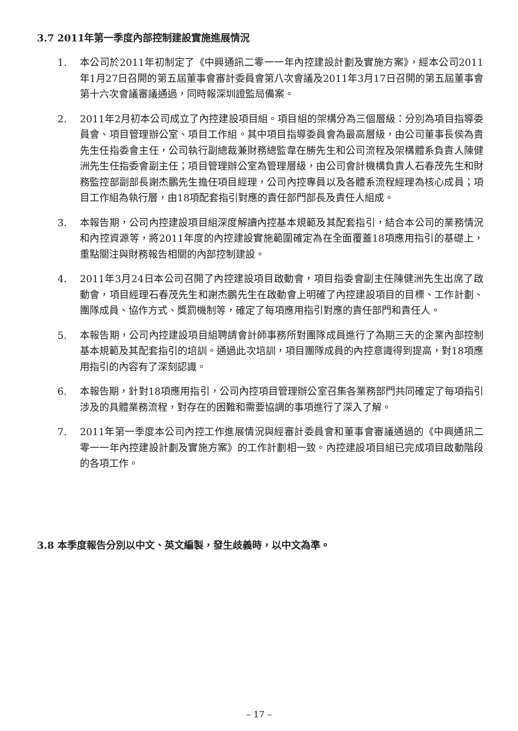3.7 2011年第一季度內部控制建設實施進展情況
1. 本公司於2011年初制定了《中興通訊二零一一年內控建設計劃及實施方案》，經本公司2011年1月27日召開的第五屆董事會審計委員會第八次會議及2011年3月17日召開的第五屆董事會第十六次會議審議通過，同時報深圳證監局備案。
2. 2011年2月初本公司成立了內控建設項目組。項目組的架構分為三個層級：分別為項目指導委員會、項目管理辦公室、項目工作組。其中項目指導委員會為最高層級，由公司董事長侯為貴先生任指委會主任，公司執行副總裁兼財務總監韋在勝先生和公司流程及架構體系負責人陳健洲先生任指委會副主任；項目管理辦公室為管理層級，由公司會計機構負責人石春茂先生和財務監控部副部長謝杰鵬先生擔任項目經理，公司內控專員以及各體系流程經理為核心成員；項目工作組為執行層，由18項配套指引對應的責任部門部長及責任人組成。
3. 本報告期，公司內控建設項目組深度解讀內控基本規範及其配套指引，結合本公司的業務情況和內控資源等，將2011年度的內控建設實施範圍確定為在全面覆蓋18項應用指引的基礎上，重點關注與財務報告相關的內部控制建設。
4. 2011年3月24日本公司召開了內控建設項目啟動會，項目指委會副主任陳健洲先生出席了啟動會，項目經理石春茂先生和謝杰鵬先生在啟動會上明確了內控建設項目的目標、工作計劃、團隊成員、協作方式、獎罰機制等，確定了每項應用指引對應的責任部門和責任人。
5. 本報告期，公司內控建設項目組聘請會計師事務所對團隊成員進行了為期三天的企業內部控制基本規範及其配套指引的培訓。通過此次培訓，項目團隊成員的內控意識得到提高，對18項應用指引的內容有了深刻認識。
6. 本報告期，針對18項應用指引，公司內控項目管理辦公室召集各業務部門共同確定了每項指引涉及的具體業務流程，對存在的困難和需要協調的事項進行了深入了解。
7. 2011年第一季度本公司內控工作進展情況與經審計委員會和董事會審議通過的《中興通訊二零一一年內控建設計劃及實施方案》的工作計劃相一致。內控建設項目組已完成項目啟動階段的各項工作。
3.8 本季度報告分別以中文、英文編製，發生歧義時，以中文為準。
– 17 –